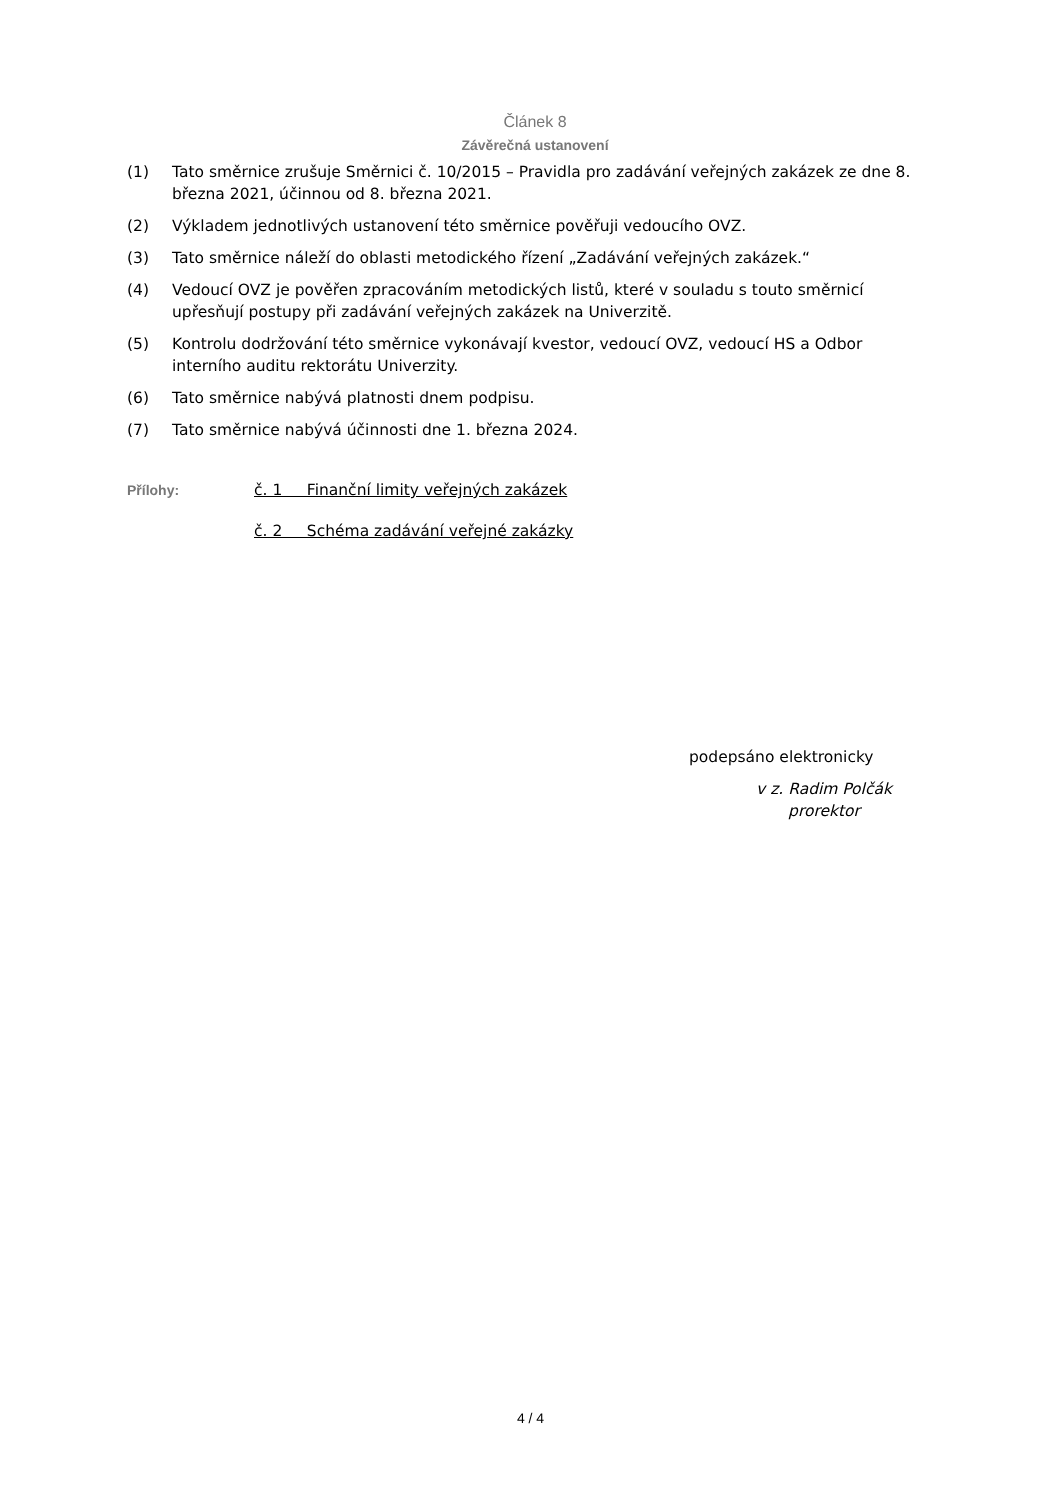Článek 8
Závěrečná ustanovení
(1) Tato směrnice zrušuje Směrnici č. 10/2015 – Pravidla pro zadávání veřejných zakázek ze dne 8. března 2021, účinnou od 8. března 2021.
(2) Výkladem jednotlivých ustanovení této směrnice pověřuji vedoucího OVZ.
(3) Tato směrnice náleží do oblasti metodického řízení „Zadávání veřejných zakázek.“
(4) Vedoucí OVZ je pověřen zpracováním metodických listů, které v souladu s touto směrnicí upřesňují postupy při zadávání veřejných zakázek na Univerzitě.
(5) Kontrolu dodržování této směrnice vykonávají kvestor, vedoucí OVZ, vedoucí HS a Odbor interního auditu rektorátu Univerzity.
(6) Tato směrnice nabývá platnosti dnem podpisu.
(7) Tato směrnice nabývá účinnosti dne 1. března 2024.
Přílohy: č. 1 Finanční limity veřejných zakázek
č. 2 Schéma zadávání veřejné zakázky
podepsáno elektronicky
v z. Radim Polčák
prorektor
4 / 4